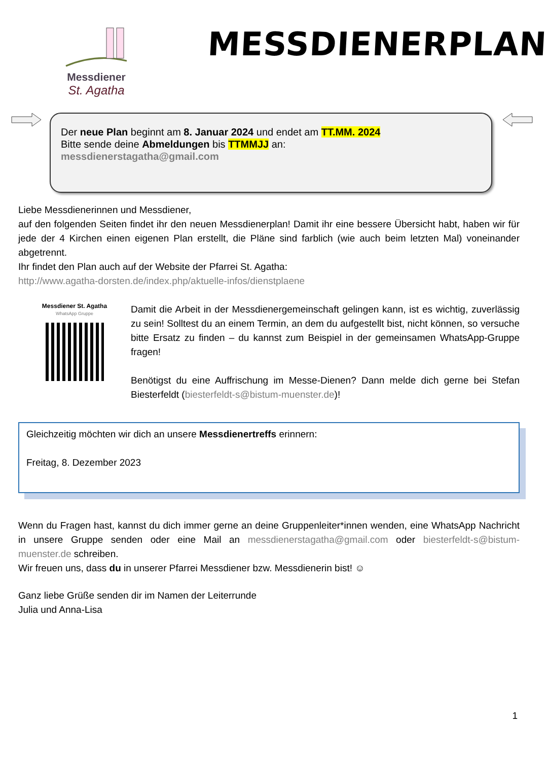Messdiener
St. Agatha
MESSDIENERPLAN
Der neue Plan beginnt am 8. Januar 2024 und endet am TT.MM. 2024
Bitte sende deine Abmeldungen bis TTMMJJ an:
messdienerstagatha@gmail.com
Liebe Messdienerinnen und Messdiener,
auf den folgenden Seiten findet ihr den neuen Messdienerplan! Damit ihr eine bessere Übersicht habt, haben wir für jede der 4 Kirchen einen eigenen Plan erstellt, die Pläne sind farblich (wie auch beim letzten Mal) voneinander abgetrennt.
Ihr findet den Plan auch auf der Website der Pfarrei St. Agatha:
http://www.agatha-dorsten.de/index.php/aktuelle-infos/dienstplaene
Messdiener St. Agatha
WhatsApp Gruppe
Damit die Arbeit in der Messdienergemeinschaft gelingen kann, ist es wichtig, zuverlässig zu sein! Solltest du an einem Termin, an dem du aufgestellt bist, nicht können, so versuche bitte Ersatz zu finden – du kannst zum Beispiel in der gemeinsamen WhatsApp-Gruppe fragen!
Benötigst du eine Auffrischung im Messe-Dienen? Dann melde dich gerne bei Stefan Biesterfeldt (biesterfeldt-s@bistum-muenster.de)!
Gleichzeitig möchten wir dich an unsere Messdienertreffs erinnern:
Freitag, 8. Dezember 2023
Wenn du Fragen hast, kannst du dich immer gerne an deine Gruppenleiter*innen wenden, eine WhatsApp Nachricht in unsere Gruppe senden oder eine Mail an messdienerstagatha@gmail.com oder biesterfeldt-s@bistum-muenster.de schreiben.
Wir freuen uns, dass du in unserer Pfarrei Messdiener bzw. Messdienerin bist! ☺
Ganz liebe Grüße senden dir im Namen der Leiterrunde
Julia und Anna-Lisa
1